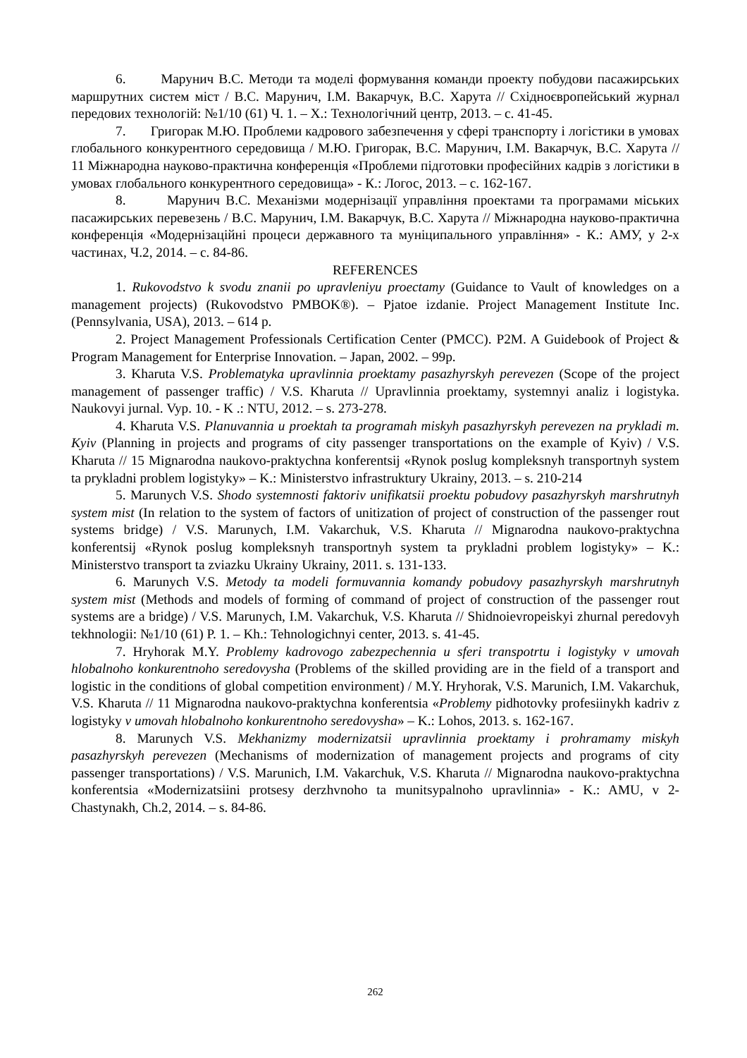6. Марунич В.С. Методи та моделі формування команди проекту побудови пасажирських маршрутних систем міст / В.С. Марунич, І.М. Вакарчук, В.С. Харута // Східноєвропейський журнал передових технологій: №1/10 (61) Ч. 1. – Х.: Технологічний центр, 2013. – с. 41-45.
7. Григорак М.Ю. Проблеми кадрового забезпечення у сфері транспорту і логістики в умовах глобального конкурентного середовища / М.Ю. Григорак, В.С. Марунич, І.М. Вакарчук, В.С. Харута // 11 Міжнародна науково-практична конференція «Проблеми підготовки професійних кадрів з логістики в умовах глобального конкурентного середовища» - К.: Логос, 2013. – с. 162-167.
8. Марунич В.С. Механізми модернізації управління проектами та програмами міських пасажирських перевезень / В.С. Марунич, І.М. Вакарчук, В.С. Харута // Міжнародна науково-практична конференція «Модернізаційні процеси державного та муніципального управління» - К.: АМУ, у 2-х частинах, Ч.2, 2014. – с. 84-86.
REFERENCES
1. Rukovodstvo k svodu znanii po upravleniyu proectamy (Guidance to Vault of knowledges on a management projects) (Rukovodstvo PMBOK®). – Pjatoe izdanie. Project Management Institute Inc. (Pennsylvania, USA), 2013. – 614 p.
2. Project Management Professionals Certification Center (PMCC). P2M. A Guidebook of Project & Program Management for Enterprise Innovation. – Japan, 2002. – 99p.
3. Kharuta V.S. Problematyka upravlinnia proektamy pasazhyrskyh perevezen (Scope of the project management of passenger traffic) / V.S. Kharuta // Upravlinnia proektamy, systemnyi analiz i logistyka. Naukovyi jurnal. Vyp. 10. - K .: NTU, 2012. – s. 273-278.
4. Kharuta V.S. Planuvannia u proektah ta programah miskyh pasazhyrskyh perevezen na prykladi m. Kyiv (Planning in projects and programs of city passenger transportations on the example of Kyiv) / V.S. Kharuta // 15 Mignarodna naukovo-praktychna konferentsij «Rynok poslug kompleksnyh transportnyh system ta prykladni problem logistyky» – K.: Ministerstvo infrastruktury Ukrainy, 2013. – s. 210-214
5. Marunych V.S. Shodo systemnosti faktoriv unifikatsii proektu pobudovy pasazhyrskyh marshrutnyh system mist (In relation to the system of factors of unitization of project of construction of the passenger rout systems bridge) / V.S. Marunych, I.M. Vakarchuk, V.S. Kharuta // Mignarodna naukovo-praktychna konferentsij «Rynok poslug kompleksnyh transportnyh system ta prykladni problem logistyky» – K.: Ministerstvo transport ta zviazku Ukrainy Ukrainy, 2011. s. 131-133.
6. Marunych V.S. Metody ta modeli formuvannia komandy pobudovy pasazhyrskyh marshrutnyh system mist (Methods and models of forming of command of project of construction of the passenger rout systems are a bridge) / V.S. Marunych, I.M. Vakarchuk, V.S. Kharuta // Shidnoievropeiskyi zhurnal peredovyh tekhnologii: №1/10 (61) P. 1. – Kh.: Tehnologichnyi center, 2013. s. 41-45.
7. Hryhorak M.Y. Problemy kadrovogo zabezpechennia u sferi transpotrtu i logistyky v umovah hlobalnoho konkurentnoho seredovysha (Problems of the skilled providing are in the field of a transport and logistic in the conditions of global competition environment) / M.Y. Hryhorak, V.S. Marunich, I.M. Vakarchuk, V.S. Kharuta // 11 Mignarodna naukovo-praktychna konferentsia «Problemy pidhotovky profesiinykh kadriv z logistyky v umovah hlobalnoho konkurentnoho seredovysha» – K.: Lohos, 2013. s. 162-167.
8. Marunych V.S. Mekhanizmy modernizatsii upravlinnia proektamy i prohramamy miskyh pasazhyrskyh perevezen (Mechanisms of modernization of management projects and programs of city passenger transportations) / V.S. Marunich, I.M. Vakarchuk, V.S. Kharuta // Mignarodna naukovo-praktychna konferentsia «Modernizatsiini protsesy derzhvnoho ta munitsypalnoho upravlinnia» - K.: AMU, v 2- Chastynakh, Ch.2, 2014. – s. 84-86.
262